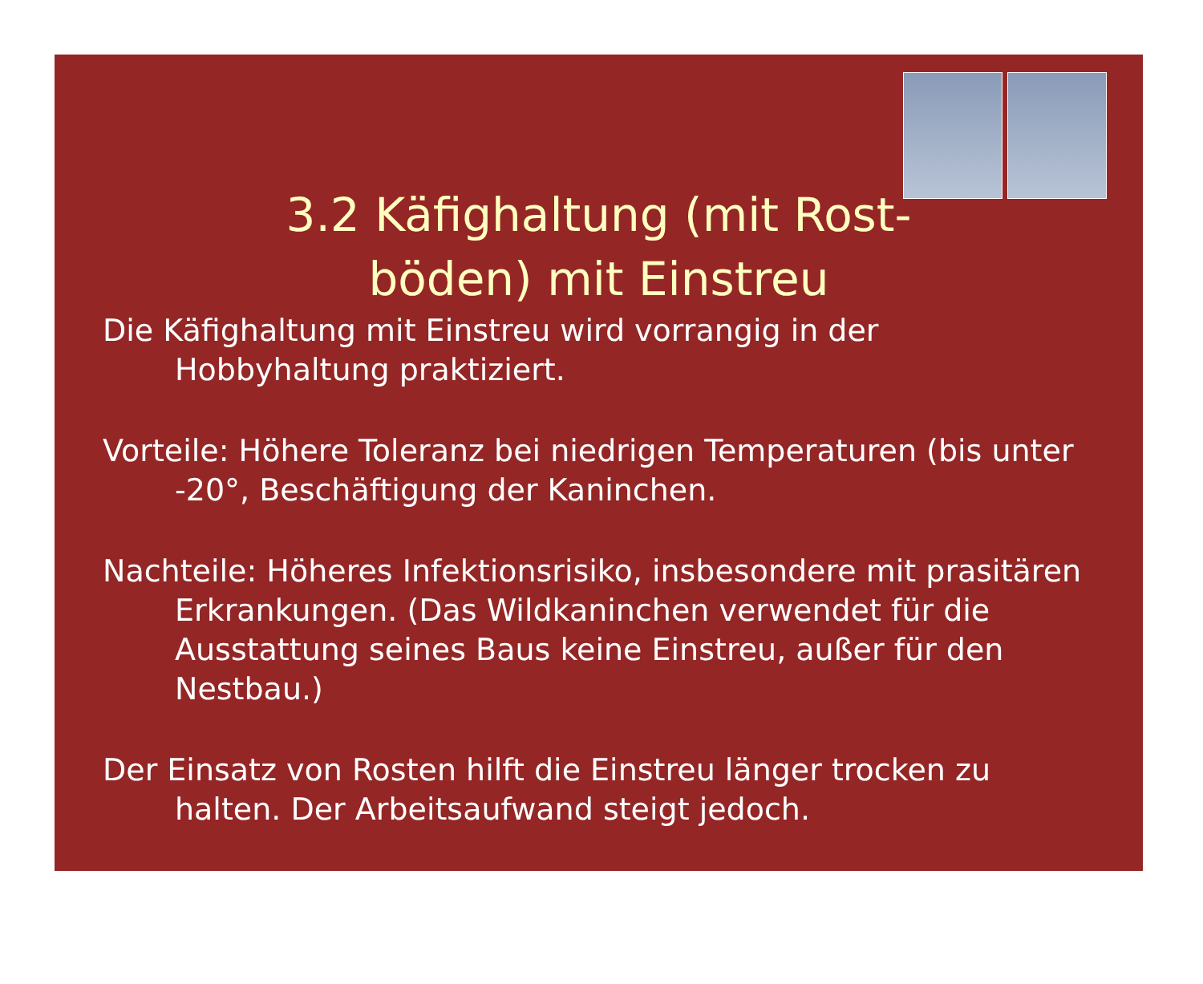3.2 Käfighaltung (mit Rost-
böden) mit Einstreu
Die Käfighaltung mit Einstreu wird vorrangig in der Hobbyhaltung praktiziert.
Vorteile: Höhere Toleranz bei niedrigen Temperaturen (bis unter -20°, Beschäftigung der Kaninchen.
Nachteile: Höheres Infektionsrisiko, insbesondere mit prasitären Erkrankungen. (Das Wildkaninchen verwendet für die Ausstattung seines Baus keine Einstreu, außer für den Nestbau.)
Der Einsatz von Rosten hilft die Einstreu länger trocken zu halten. Der Arbeitsaufwand steigt jedoch.